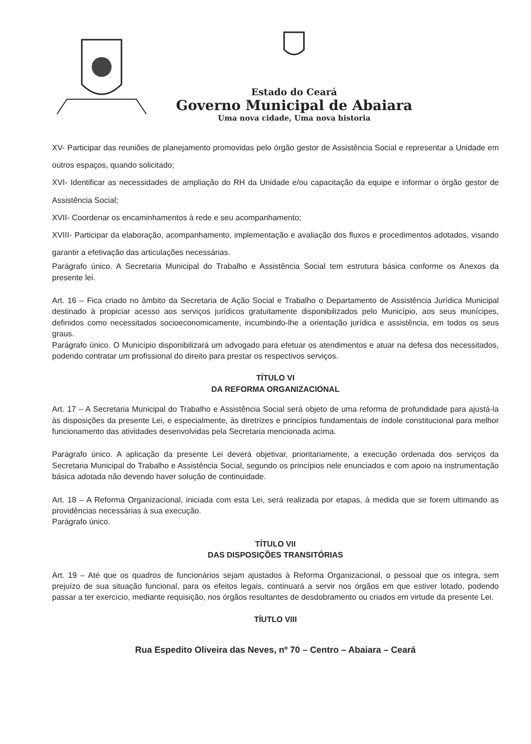Estado do Ceará
Governo Municipal de Abaiara
Uma nova cidade, Uma nova historia
XV- Participar das reuniões de planejamento promovidas pelo órgão gestor de Assistência Social e representar a Unidade em outros espaços, quando solicitado;
XVI- Identificar as necessidades de ampliação do RH da Unidade e/ou capacitação da equipe e informar o órgão gestor de Assistência Social;
XVII- Coordenar os encaminhamentos à rede e seu acompanhamento;
XVIII- Participar da elaboração, acompanhamento, implementação e avaliação dos fluxos e procedimentos adotados, visando garantir a efetivação das articulações necessárias.
Parágrafo único. A Secretaria Municipal do Trabalho e Assistência Social tem estrutura básica conforme os Anexos da presente lei.
Art. 16 – Fica criado no âmbito da Secretaria de Ação Social e Trabalho o Departamento de Assistência Jurídica Municipal destinado à propiciar acesso aos serviços jurídicos gratuitamente disponibilizados pelo Município, aos seus munícipes, definidos como necessitados socioeconomicamente, incumbindo-lhe a orientação jurídica e assistência, em todos os seus graus.
Parágrafo único. O Município disponibilizará um advogado para efetuar os atendimentos e atuar na defesa dos necessitados, podendo contratar um profissional do direito para prestar os respectivos serviços.
TÍTULO VI
DA REFORMA ORGANIZACIONAL
Art. 17 – A Secretaria Municipal do Trabalho e Assistência Social será objeto de uma reforma de profundidade para ajustá-la às disposições da presente Lei, e especialmente, às diretrizes e princípios fundamentais de índole constitucional para melhor funcionamento das atividades desenvolvidas pela Secretaria mencionada acima.
Parágrafo único. A aplicação da presente Lei deverá objetivar, prioritariamente, a execução ordenada dos serviços da Secretaria Municipal do Trabalho e Assistência Social, segundo os princípios nele enunciados e com apoio na instrumentação básica adotada não devendo haver solução de continuidade.
Art. 18 – A Reforma Organizacional, iniciada com esta Lei, será realizada por etapas, à medida que se forem ultimando as providências necessárias à sua execução.
Parágrafo único.
TÍTULO VII
DAS DISPOSIÇÕES TRANSITÓRIAS
Art. 19 – Até que os quadros de funcionários sejam ajustados à Reforma Organizacional, o pessoal que os integra, sem prejuízo de sua situação funcional, para os efeitos legais, continuará a servir nos órgãos em que estiver lotado, podendo passar a ter exercício, mediante requisição, nos órgãos resultantes de desdobramento ou criados em virtude da presente Lei.
TÍUTLO VIII
Rua Espedito Oliveira das Neves, nº 70 – Centro – Abaiara – Ceará